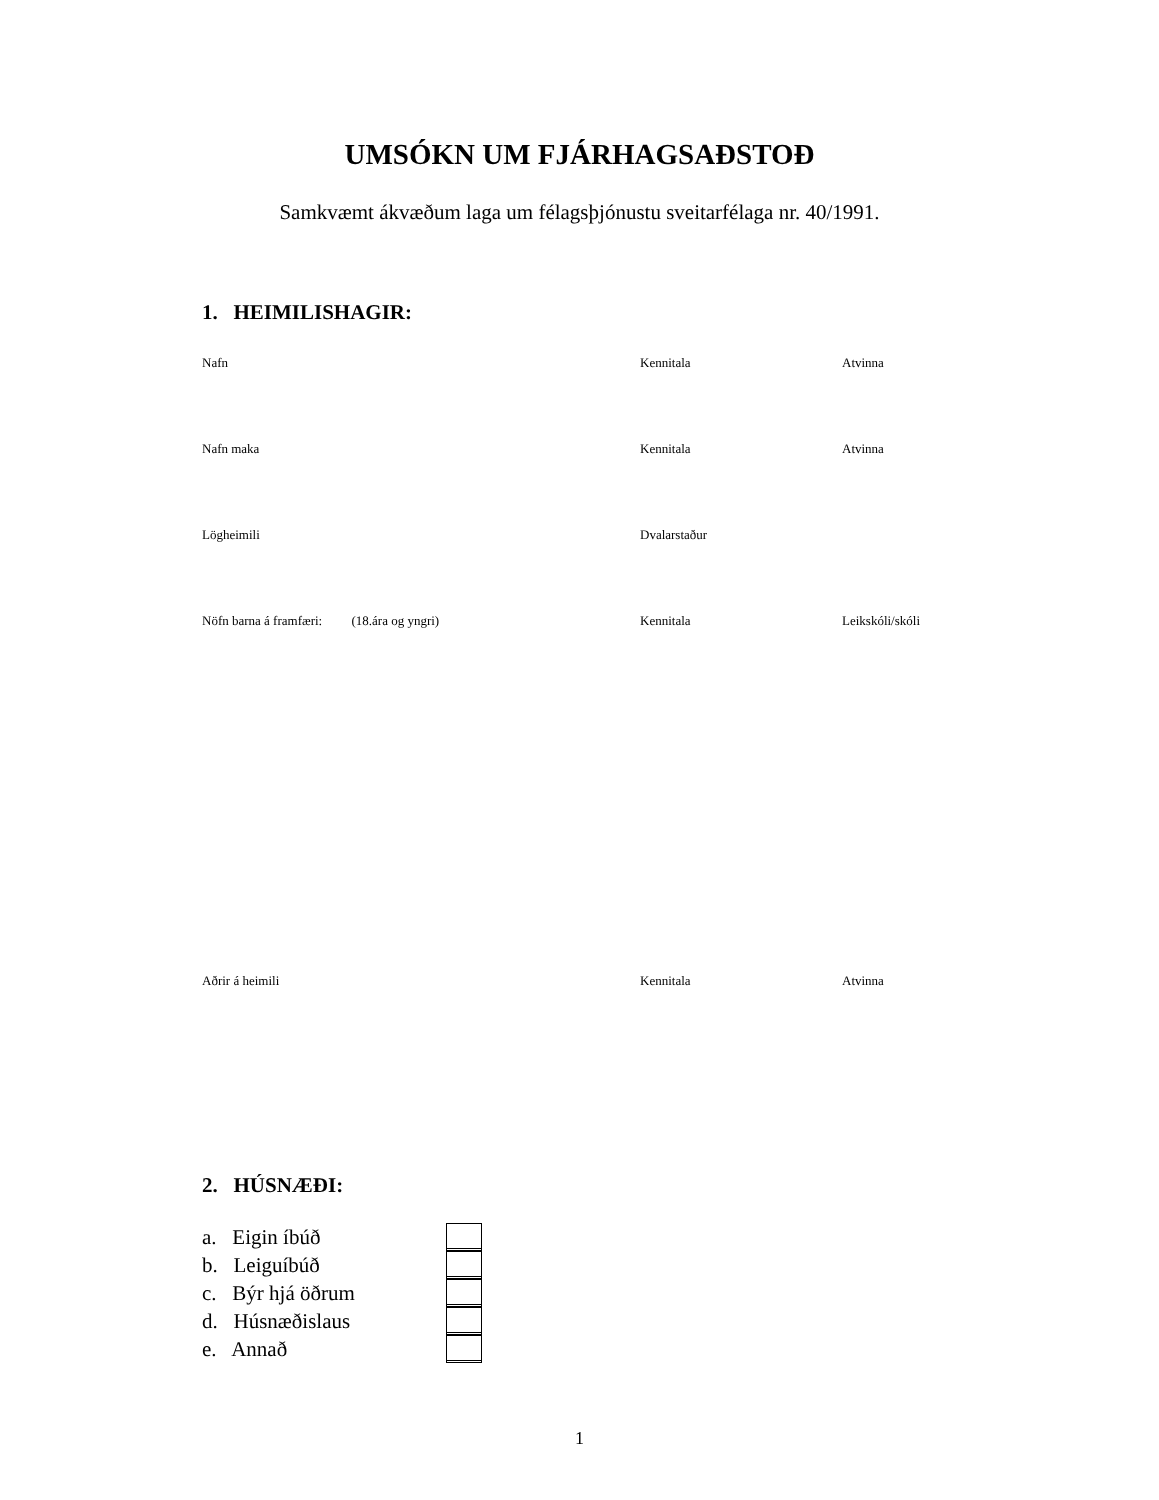UMSÓKN UM FJÁRHAGSAÐSTOÐ
Samkvæmt ákvæðum laga um félagsþjónustu sveitarfélaga nr. 40/1991.
1. HEIMILISHAGIR:
Nafn Kennitala Atvinna
Nafn maka Kennitala Atvinna
Lögheimili Dvalarstaður
Nöfn barna á framfæri: (18.ára og yngri) Kennitala Leikskóli/skóli
Aðrir á heimili Kennitala Atvinna
2. HÚSNÆÐI:
a. Eigin íbúð
b. Leiguíbúð
c. Býr hjá öðrum
d. Húsnæðislaus
e. Annað
1